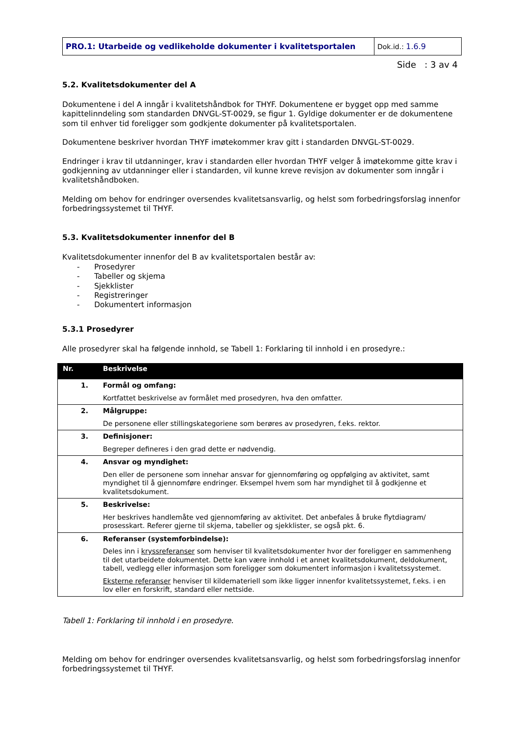| PRO.1: Utarbeide og vedlikeholde dokumenter i kvalitetsportalen | Dok.id.: 1.6.9 |
Side : 3 av 4
5.2. Kvalitetsdokumenter del A
Dokumentene i del A inngår i kvalitetshåndbok for THYF. Dokumentene er bygget opp med samme kapittelinndeling som standarden DNVGL-ST-0029, se figur 1. Gyldige dokumenter er de dokumentene som til enhver tid foreligger som godkjente dokumenter på kvalitetsportalen.
Dokumentene beskriver hvordan THYF imøtekommer krav gitt i standarden DNVGL-ST-0029.
Endringer i krav til utdanninger, krav i standarden eller hvordan THYF velger å imøtekomme gitte krav i godkjenning av utdanninger eller i standarden, vil kunne kreve revisjon av dokumenter som inngår i kvalitetshåndboken.
Melding om behov for endringer oversendes kvalitetsansvarlig, og helst som forbedringsforslag innenfor forbedringssystemet til THYF.
5.3. Kvalitetsdokumenter innenfor del B
Kvalitetsdokumenter innenfor del B av kvalitetsportalen består av:
- Prosedyrer
- Tabeller og skjema
- Sjekklister
- Registreringer
- Dokumentert informasjon
5.3.1 Prosedyrer
Alle prosedyrer skal ha følgende innhold, se Tabell 1: Forklaring til innhold i en prosedyre.:
| Nr. | Beskrivelse |
| --- | --- |
| 1. | Formål og omfang: Kortfattet beskrivelse av formålet med prosedyren, hva den omfatter. |
| 2. | Målgruppe: De personene eller stillingskategoriene som berøres av prosedyren, f.eks. rektor. |
| 3. | Definisjoner: Begreper defineres i den grad dette er nødvendig. |
| 4. | Ansvar og myndighet: Den eller de personene som innehar ansvar for gjennomføring og oppfølging av aktivitet, samt myndighet til å gjennomføre endringer. Eksempel hvem som har myndighet til å godkjenne et kvalitetsdokument. |
| 5. | Beskrivelse: Her beskrives handlemåte ved gjennomføring av aktivitet. Det anbefales å bruke flytdiagram/ prosesskart. Referer gjerne til skjema, tabeller og sjekklister, se også pkt. 6. |
| 6. | Referanser (systemforbindelse): Deles inn i kryssreferanser som henviser til kvalitetsdokumenter hvor der foreligger en sammenheng til det utarbeidete dokumentet. Dette kan være innhold i et annet kvalitetsdokument, deldokument, tabell, vedlegg eller informasjon som foreligger som dokumentert informasjon i kvalitetssystemet. Eksterne referanser henviser til kildemateriell som ikke ligger innenfor kvalitetssystemet, f.eks. i en lov eller en forskrift, standard eller nettside. |
Tabell 1: Forklaring til innhold i en prosedyre.
Melding om behov for endringer oversendes kvalitetsansvarlig, og helst som forbedringsforslag innenfor forbedringssystemet til THYF.